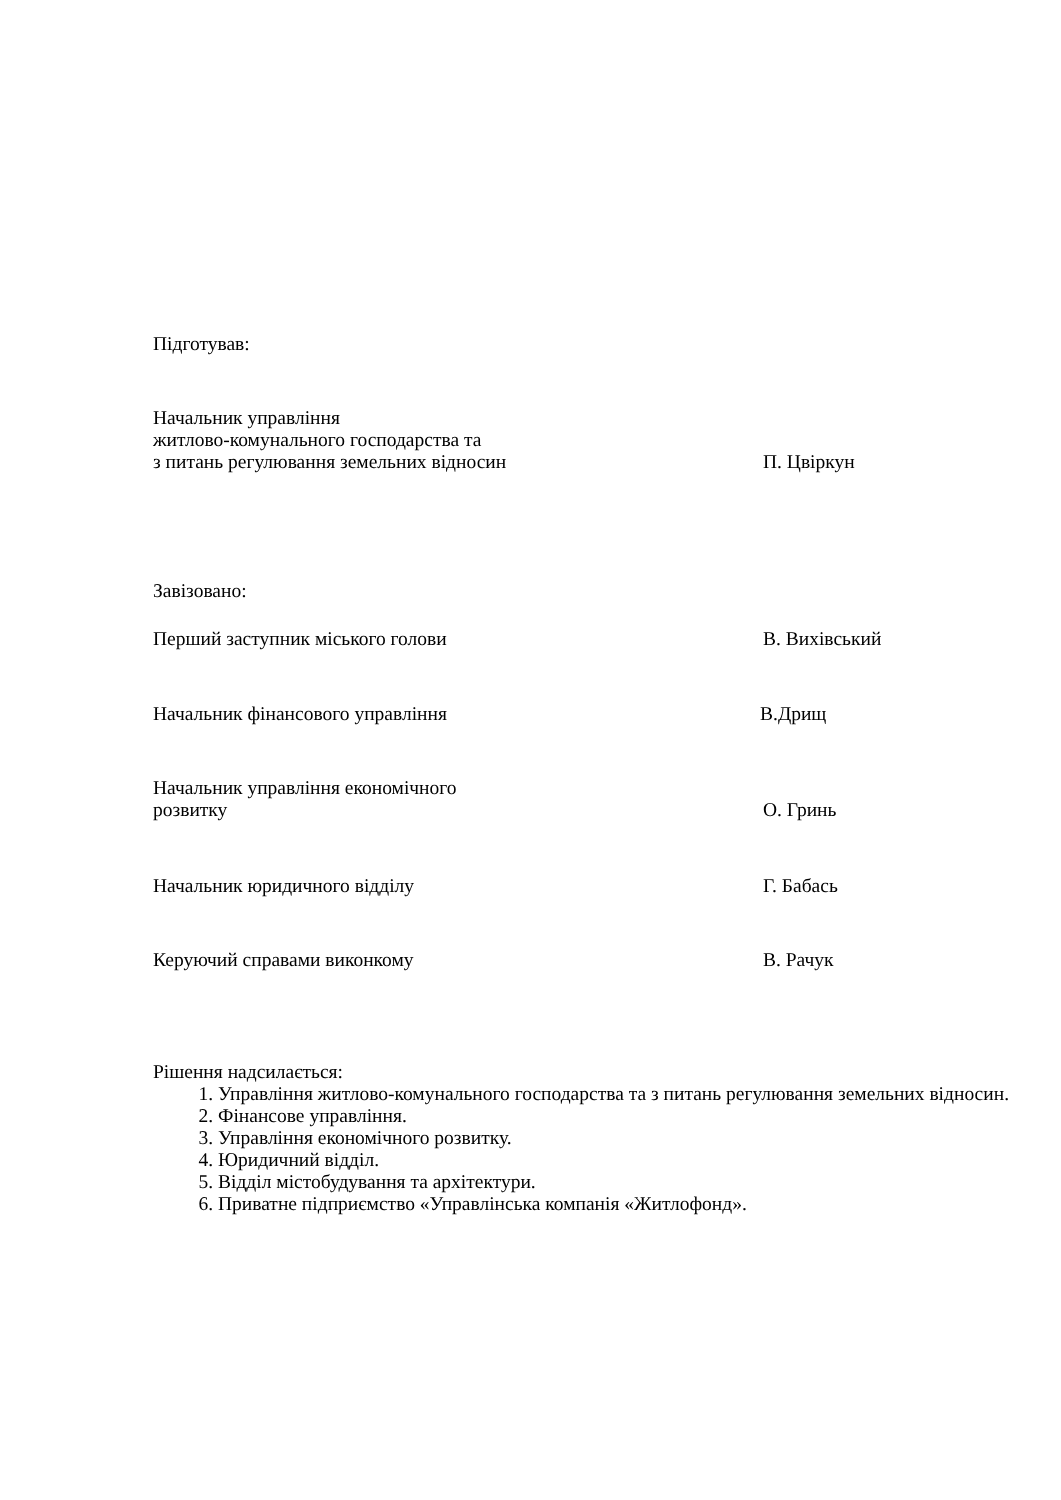Підготував:
Начальник управління
житлово-комунального господарства та
з питань регулювання земельних відносин
П. Цвіркун
Завізовано:
Перший заступник міського голови
В. Вихівський
Начальник фінансового управління
В.Дрищ
Начальник управління економічного
розвитку
О. Гринь
Начальник юридичного відділу
Г. Бабась
Керуючий справами виконкому
В. Рачук
Рішення надсилається:
1. Управління житлово-комунального господарства та з питань регулювання земельних відносин.
2. Фінансове управління.
3. Управління економічного розвитку.
4. Юридичний відділ.
5. Відділ містобудування та архітектури.
6. Приватне підприємство «Управлінська компанія «Житлофонд».